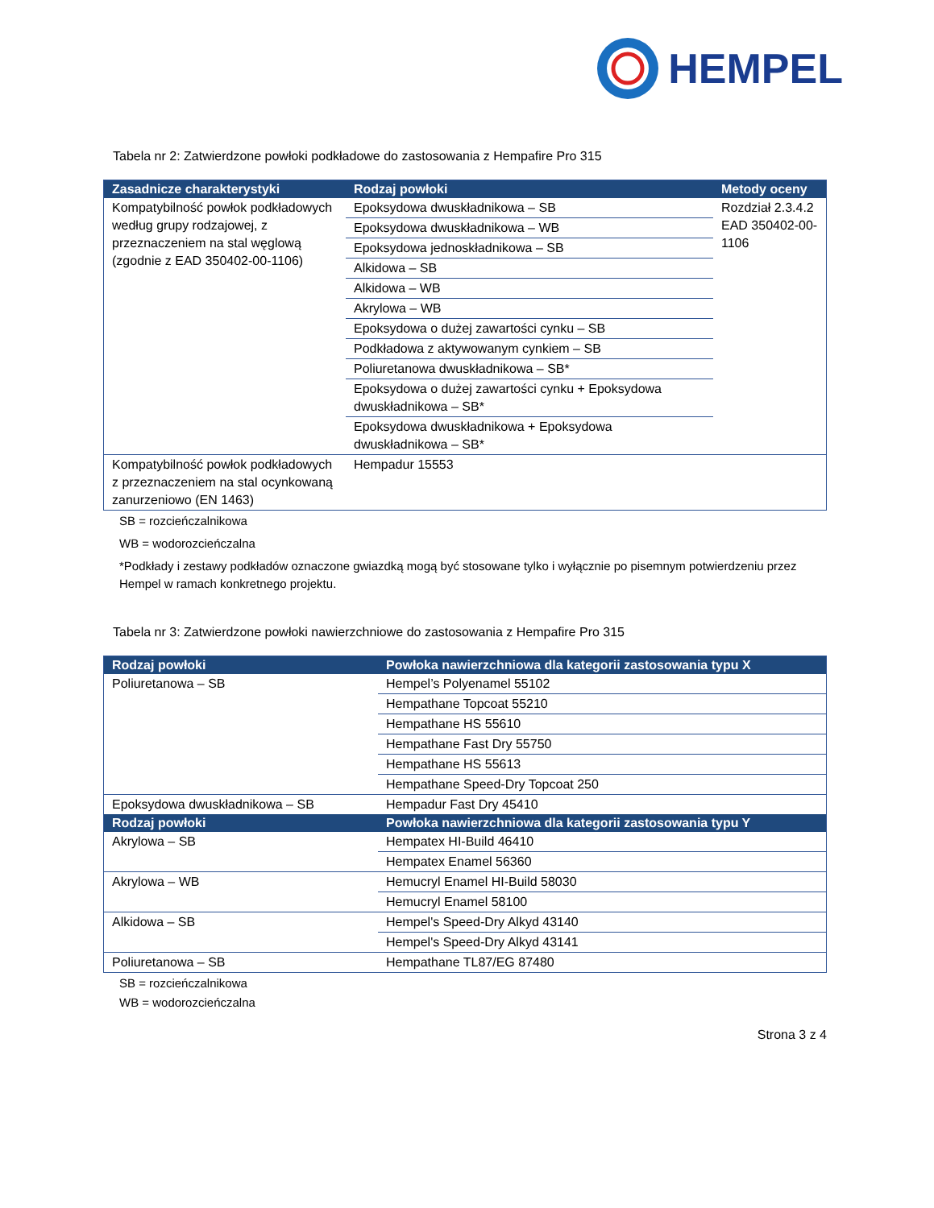HEMPEL
Tabela nr 2: Zatwierdzone powłoki podkładowe do zastosowania z Hempafire Pro 315
| Zasadnicze charakterystyki | Rodzaj powłoki | Metody oceny |
| --- | --- | --- |
| Kompatybilność powłok podkładowych według grupy rodzajowej, z przeznaczeniem na stal węglową (zgodnie z EAD 350402-00-1106) | Epoksydowa dwuskładnikowa – SB | Rozdział 2.3.4.2 EAD 350402-00-1106 |
| | Epoksydowa dwuskładnikowa – WB | |
| | Epoksydowa jednoskładnikowa – SB | |
| | Alkidowa – SB | |
| | Alkidowa – WB | |
| | Akrylowa – WB | |
| | Epoksydowa o dużej zawartości cynku – SB | |
| | Podkładowa z aktywowanym cynkiem – SB | |
| | Poliuretanowa dwuskładnikowa – SB* | |
| | Epoksydowa o dużej zawartości cynku + Epoksydowa dwuskładnikowa – SB* | |
| | Epoksydowa dwuskładnikowa + Epoksydowa dwuskładnikowa – SB* | |
| Kompatybilność powłok podkładowych z przeznaczeniem na stal ocynkowaną zanurzeniowo (EN 1463) | Hempadur 15553 | |
SB = rozcieńczalnikowa
WB = wodorozcieńczalna
*Podkłady i zestawy podkładów oznaczone gwiazdką mogą być stosowane tylko i wyłącznie po pisemnym potwierdzeniu przez Hempel w ramach konkretnego projektu.
Tabela nr 3: Zatwierdzone powłoki nawierzchniowe do zastosowania z Hempafire Pro 315
| Rodzaj powłoki | Powłoka nawierzchniowa dla kategorii zastosowania typu X |
| --- | --- |
| Poliuretanowa – SB | Hempel’s Polyenamel 55102 |
| | Hempathane Topcoat 55210 |
| | Hempathane HS 55610 |
| | Hempathane Fast Dry 55750 |
| | Hempathane HS 55613 |
| | Hempathane Speed-Dry Topcoat 250 |
| Epoksydowa dwuskładnikowa – SB | Hempadur Fast Dry 45410 |
| Rodzaj powłoki | Powłoka nawierzchniowa dla kategorii zastosowania typu Y |
| Akrylowa – SB | Hempatex HI-Build 46410 |
| | Hempatex Enamel 56360 |
| Akrylowa – WB | Hemucryl Enamel HI-Build 58030 |
| | Hemucryl Enamel 58100 |
| Alkidowa – SB | Hempel's Speed-Dry Alkyd 43140 |
| | Hempel's Speed-Dry Alkyd 43141 |
| Poliuretanowa – SB | Hempathane TL87/EG 87480 |
SB = rozcieńczalnikowa
WB = wodorozcieńczalna
Strona 3 z 4